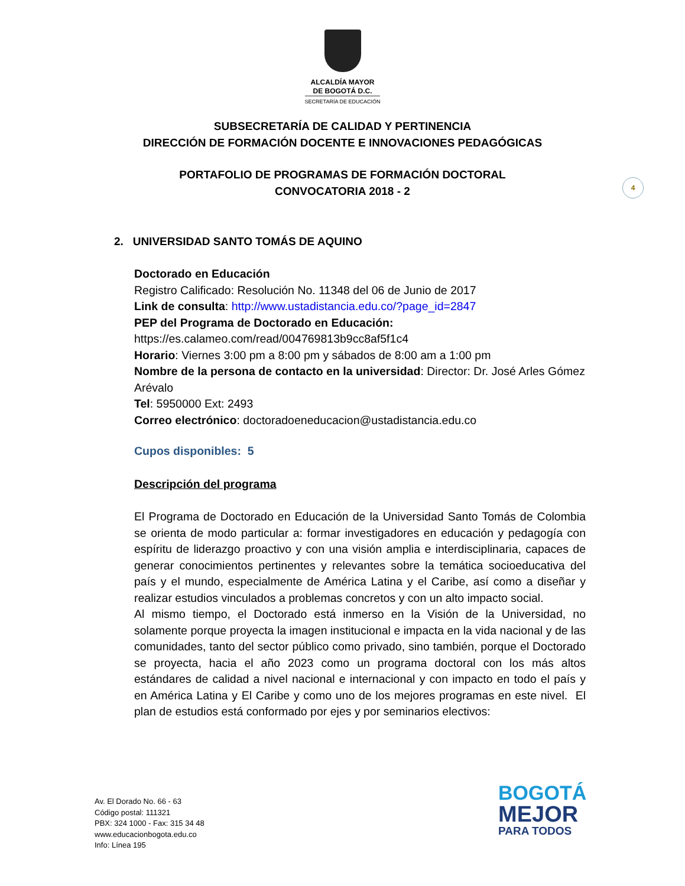ALCALDÍA MAYOR
DE BOGOTÁ D.C.
SECRETARÍA DE EDUCACIÓN
SUBSECRETARÍA DE CALIDAD Y PERTINENCIA
DIRECCIÓN DE FORMACIÓN DOCENTE E INNOVACIONES PEDAGÓGICAS
PORTAFOLIO DE PROGRAMAS DE FORMACIÓN DOCTORAL
CONVOCATORIA 2018 - 2
4
2. UNIVERSIDAD SANTO TOMÁS DE AQUINO
Doctorado en Educación
Registro Calificado: Resolución No. 11348 del 06 de Junio de 2017
Link de consulta: http://www.ustadistancia.edu.co/?page_id=2847
PEP del Programa de Doctorado en Educación:
https://es.calameo.com/read/004769813b9cc8af5f1c4
Horario: Viernes 3:00 pm a 8:00 pm y sábados de 8:00 am a 1:00 pm
Nombre de la persona de contacto en la universidad: Director: Dr. José Arles Gómez Arévalo
Tel: 5950000 Ext: 2493
Correo electrónico: doctoradoeneducacion@ustadistancia.edu.co
Cupos disponibles: 5
Descripción del programa
El Programa de Doctorado en Educación de la Universidad Santo Tomás de Colombia se orienta de modo particular a: formar investigadores en educación y pedagogía con espíritu de liderazgo proactivo y con una visión amplia e interdisciplinaria, capaces de generar conocimientos pertinentes y relevantes sobre la temática socioeducativa del país y el mundo, especialmente de América Latina y el Caribe, así como a diseñar y realizar estudios vinculados a problemas concretos y con un alto impacto social.
Al mismo tiempo, el Doctorado está inmerso en la Visión de la Universidad, no solamente porque proyecta la imagen institucional e impacta en la vida nacional y de las comunidades, tanto del sector público como privado, sino también, porque el Doctorado se proyecta, hacia el año 2023 como un programa doctoral con los más altos estándares de calidad a nivel nacional e internacional y con impacto en todo el país y en América Latina y El Caribe y como uno de los mejores programas en este nivel. El plan de estudios está conformado por ejes y por seminarios electivos:
Av. El Dorado No. 66 - 63
Código postal: 111321
PBX: 324 1000 - Fax: 315 34 48
www.educacionbogota.edu.co
Info: Línea 195
BOGOTÁ
MEJOR
PARA TODOS